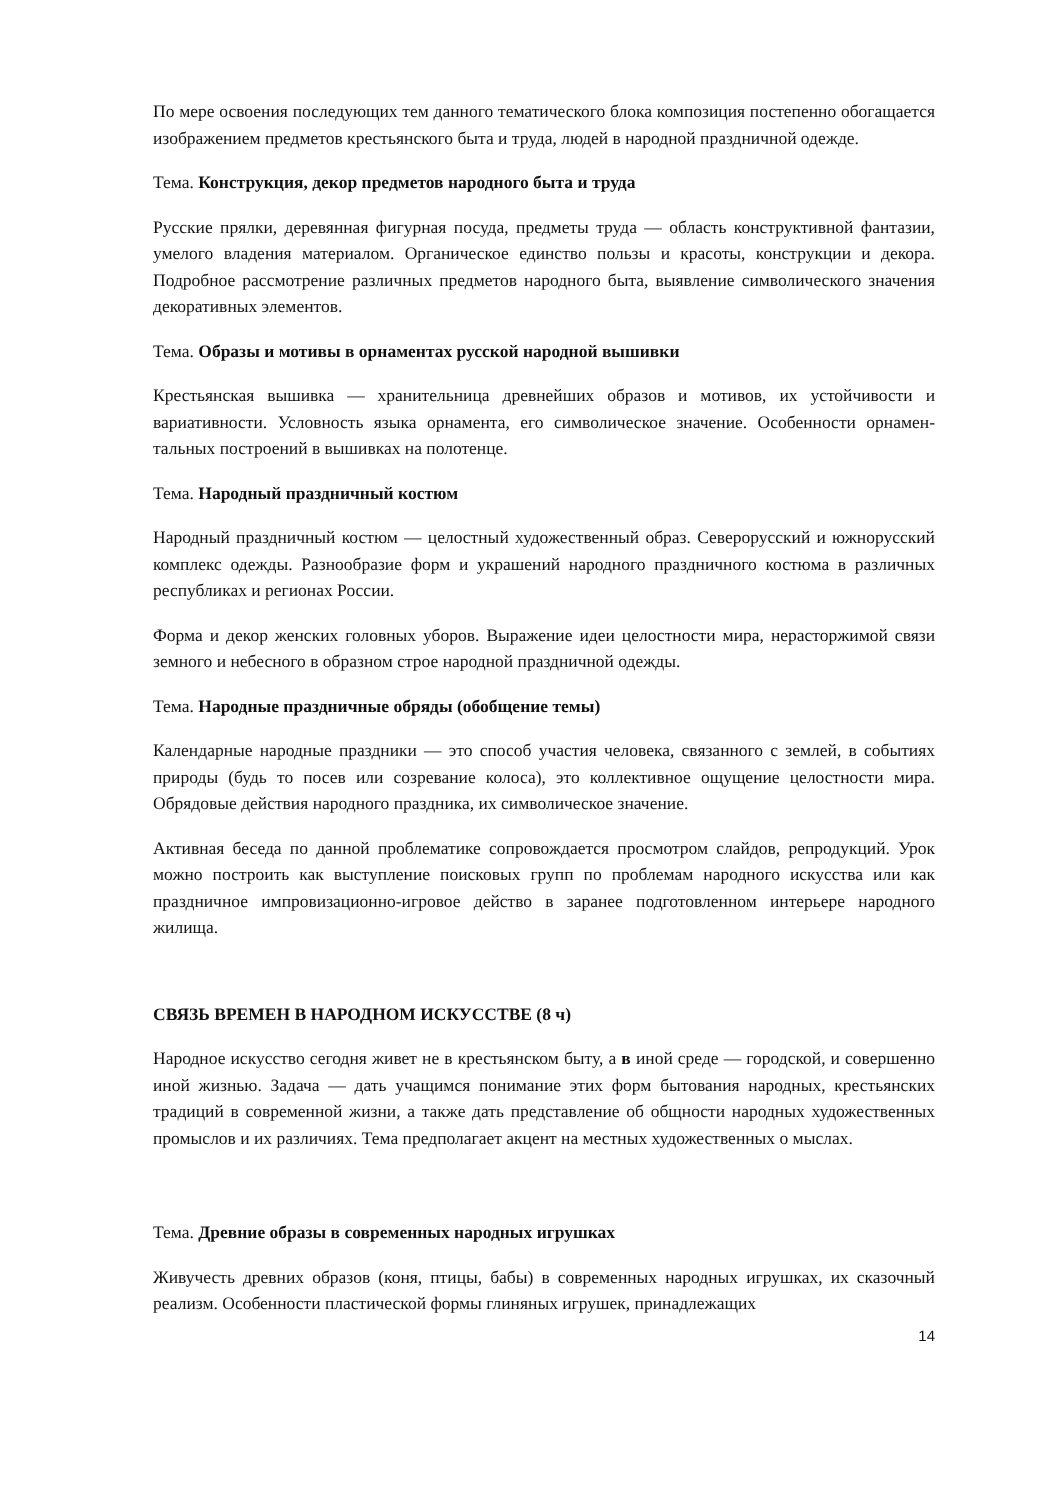По мере освоения последующих тем данного тематического блока композиция постепенно обогащается изображением предметов крестьянского быта и труда, людей в народной праздничной одежде.
Тема. Конструкция, декор предметов народного быта и труда
Русские прялки, деревянная фигурная посуда, предметы труда — область конструктивной фантазии, умелого владения материалом. Органическое единство пользы и красоты, конструкции и декора. Подробное рассмотрение различных предметов народного быта, выявление символического значения декоративных элементов.
Тема. Образы и мотивы в орнаментах русской народной вышивки
Крестьянская вышивка — хранительница древнейших образов и мотивов, их устойчивости и вариативности. Условность языка орнамента, его символическое значение. Особенности орнамен-тальных построений в вышивках на полотенце.
Тема. Народный праздничный костюм
Народный праздничный костюм — целостный художественный образ. Северорусский и южнорусский комплекс одежды. Разнообразие форм и украшений народного праздничного костюма в различных республиках и регионах России.
Форма и декор женских головных уборов. Выражение идеи целостности мира, нерасторжимой связи земного и небесного в образном строе народной праздничной одежды.
Тема. Народные праздничные обряды (обобщение темы)
Календарные народные праздники — это способ участия человека, связанного с землей, в событиях природы (будь то посев или созревание колоса), это коллективное ощущение целостности мира. Обрядовые действия народного праздника, их символическое значение.
Активная беседа по данной проблематике сопровождается просмотром слайдов, репродукций. Урок можно построить как выступление поисковых групп по проблемам народного искусства или как праздничное импровизационно-игровое действо в заранее подготовленном интерьере народного жилища.
СВЯЗЬ ВРЕМЕН В НАРОДНОМ ИСКУССТВЕ (8 ч)
Народное искусство сегодня живет не в крестьянском быту, а в иной среде — городской, и совершенно иной жизнью. Задача — дать учащимся понимание этих форм бытования народных, крестьянских традиций в современной жизни, а также дать представление об общности народных художественных промыслов и их различиях. Тема предполагает акцент на местных художественных о мыслах.
Тема. Древние образы в современных народных игрушках
Живучесть древних образов (коня, птицы, бабы) в современных народных игрушках, их сказочный реализм. Особенности пластической формы глиняных игрушек, принадлежащих
14